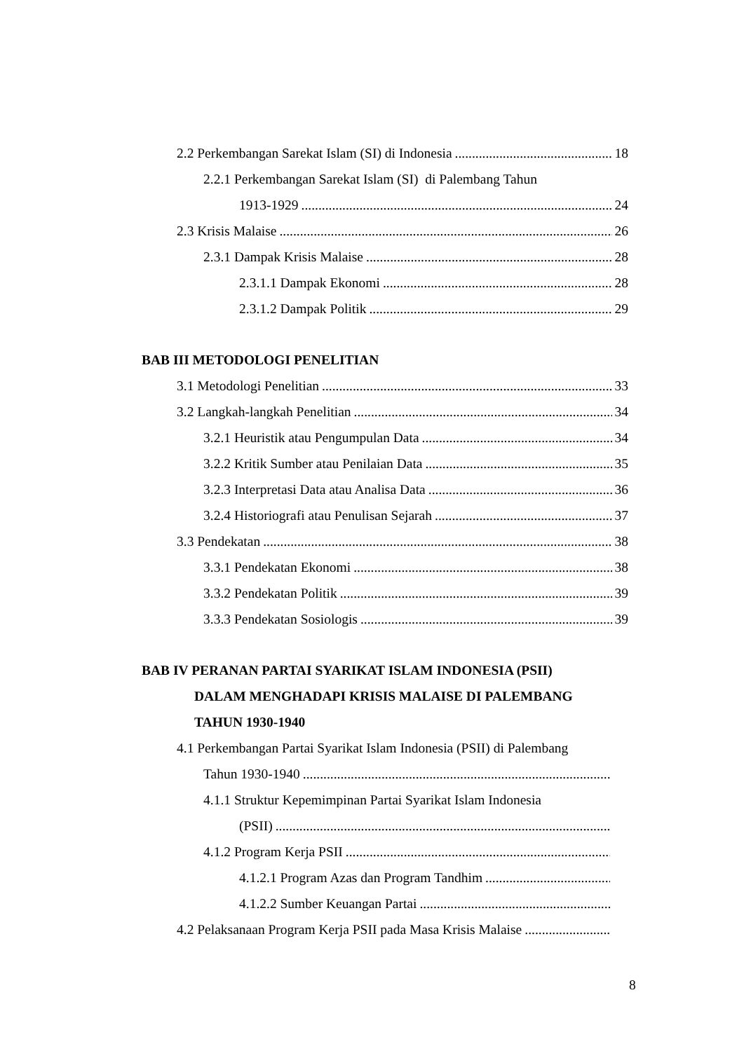2.2 Perkembangan Sarekat Islam (SI) di Indonesia 18
2.2.1 Perkembangan Sarekat Islam (SI) di Palembang Tahun
1913-1929 24
2.3 Krisis Malaise 26
2.3.1 Dampak Krisis Malaise 28
2.3.1.1 Dampak Ekonomi 28
2.3.1.2 Dampak Politik 29
BAB III METODOLOGI PENELITIAN
3.1 Metodologi Penelitian 33
3.2 Langkah-langkah Penelitian 34
3.2.1 Heuristik atau Pengumpulan Data 34
3.2.2 Kritik Sumber atau Penilaian Data 35
3.2.3 Interpretasi Data atau Analisa Data 36
3.2.4 Historiografi atau Penulisan Sejarah 37
3.3 Pendekatan 38
3.3.1 Pendekatan Ekonomi 38
3.3.2 Pendekatan Politik 39
3.3.3 Pendekatan Sosiologis 39
BAB IV PERANAN PARTAI SYARIKAT ISLAM INDONESIA (PSII)
DALAM MENGHADAPI KRISIS MALAISE DI PALEMBANG
TAHUN 1930-1940
4.1 Perkembangan Partai Syarikat Islam Indonesia (PSII) di Palembang
Tahun 1930-1940
4.1.1 Struktur Kepemimpinan Partai Syarikat Islam Indonesia
(PSII)
4.1.2 Program Kerja PSII
4.1.2.1 Program Azas dan Program Tandhim
4.1.2.2 Sumber Keuangan Partai
4.2 Pelaksanaan Program Kerja PSII pada Masa Krisis Malaise
8